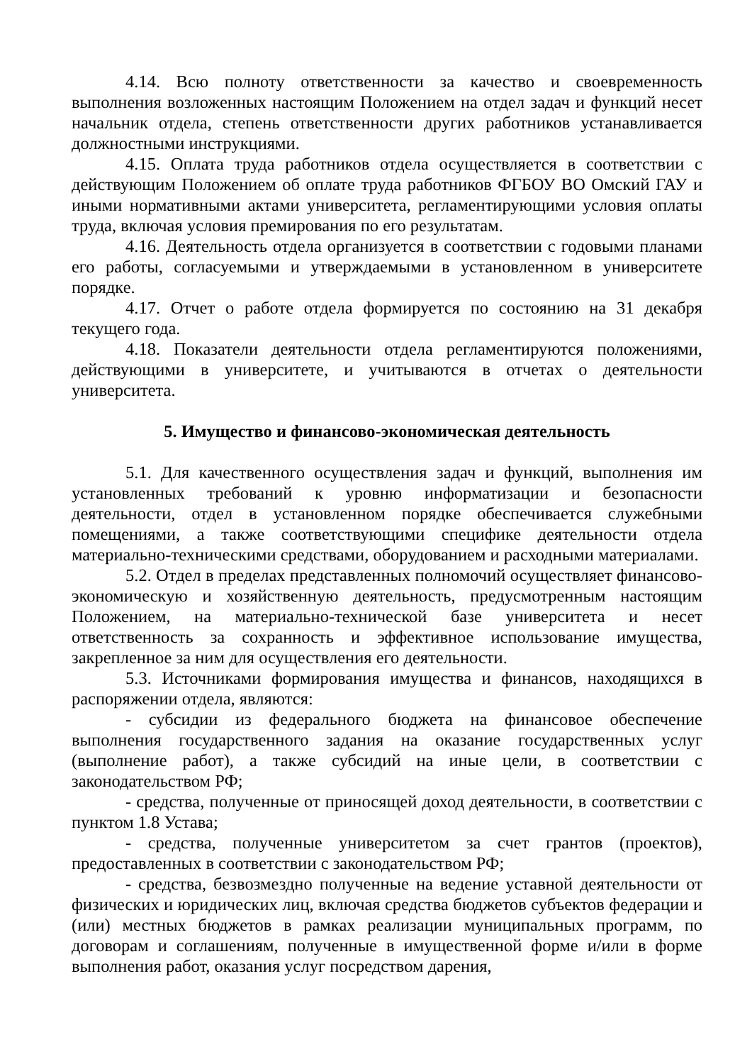4.14. Всю полноту ответственности за качество и своевременность выполнения возложенных настоящим Положением на отдел задач и функций несет начальник отдела, степень ответственности других работников устанавливается должностными инструкциями.
4.15. Оплата труда работников отдела осуществляется в соответствии с действующим Положением об оплате труда работников ФГБОУ ВО Омский ГАУ и иными нормативными актами университета, регламентирующими условия оплаты труда, включая условия премирования по его результатам.
4.16. Деятельность отдела организуется в соответствии с годовыми планами его работы, согласуемыми и утверждаемыми в установленном в университете порядке.
4.17. Отчет о работе отдела формируется по состоянию на 31 декабря текущего года.
4.18. Показатели деятельности отдела регламентируются положениями, действующими в университете, и учитываются в отчетах о деятельности университета.
5. Имущество и финансово-экономическая деятельность
5.1. Для качественного осуществления задач и функций, выполнения им установленных требований к уровню информатизации и безопасности деятельности, отдел в установленном порядке обеспечивается служебными помещениями, а также соответствующими специфике деятельности отдела материально-техническими средствами, оборудованием и расходными материалами.
5.2. Отдел в пределах представленных полномочий осуществляет финансово-экономическую и хозяйственную деятельность, предусмотренным настоящим Положением, на материально-технической базе университета и несет ответственность за сохранность и эффективное использование имущества, закрепленное за ним для осуществления его деятельности.
5.3. Источниками формирования имущества и финансов, находящихся в распоряжении отдела, являются:
- субсидии из федерального бюджета на финансовое обеспечение выполнения государственного задания на оказание государственных услуг (выполнение работ), а также субсидий на иные цели, в соответствии с законодательством РФ;
- средства, полученные от приносящей доход деятельности, в соответствии с пунктом 1.8 Устава;
- средства, полученные университетом за счет грантов (проектов), предоставленных в соответствии с законодательством РФ;
- средства, безвозмездно полученные на ведение уставной деятельности от физических и юридических лиц, включая средства бюджетов субъектов федерации и (или) местных бюджетов в рамках реализации муниципальных программ, по договорам и соглашениям, полученные в имущественной форме и/или в форме выполнения работ, оказания услуг посредством дарения,